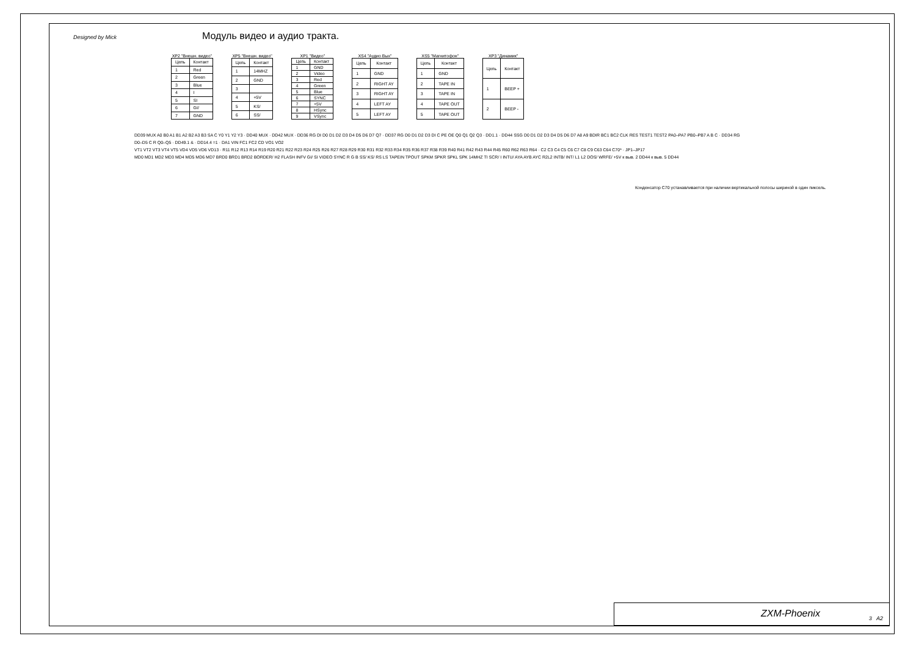Designed by Mick Модуль видео и аудио тракта.
XP2 "Внешн. видео"
| Цепь | Контакт |
| --- | --- |
| 1 | Red |
| 2 | Green |
| 3 | Blue |
| 4 | I |
| 5 | SI |
| 6 | GI/ |
| 7 | GND |
XP5 "Внешн. видео"
| Цепь | Контакт |
| --- | --- |
| 1 | 14MHZ |
| 2 | GND |
| 3 | |
| 4 | +5V |
| 5 | KS/ |
| 6 | SS/ |
XP1 "Видео"
| Цепь | Контакт |
| --- | --- |
| 1 | GND |
| 2 | Video |
| 3 | Red |
| 4 | Green |
| 5 | Blue |
| 6 | SYNC |
| 7 | +5V |
| 8 | HSync |
| 9 | VSync |
XS4 "Аудио Вых"
| Цепь | Контакт |
| --- | --- |
| 1 | GND |
| 2 | RIGHT AY |
| 3 | RIGHT AY |
| 4 | LEFT AY |
| 5 | LEFT AY |
XS5 "Магнитофон"
| Цепь | Контакт |
| --- | --- |
| 1 | GND |
| 2 | TAPE IN |
| 3 | TAPE IN |
| 4 | TAPE OUT |
| 5 | TAPE OUT |
XP3 "Динамик"
| Цепь | Контакт |
| --- | --- |
| 1 | BEEP + |
| 2 | BEEP - |
DD39 MUX A0 B0 A1 B1 A2 B2 A3 B3 SA C Y0 Y1 Y2 Y3 · DD40 MUX · DD42 MUX · DD36 RG DI D0 D1 D2 D3 D4 D5 D6 D7 Q7 · DD37 RG D0 D1 D2 D3 DI C PE OE Q0 Q1 Q2 Q3 · DD1.1 · DD44 SSG D0 D1 D2 D3 D4 D5 D6 D7 A8 A9 BDIR BC1 BC2 CLK RES TEST1 TEST2 PA0–PA7 PB0–PB7 A B C · DD34 RG D0–D5 C R Q0–Q5 · DD49.1 & · DD14.4 =1 · DA1 VIN FC1 FC2 CD VO1 VO2
VT1 VT2 VT3 VT4 VT5 VD4 VD5 VD6 VD13 · R11 R12 R13 R14 R19 R20 R21 R22 R23 R24 R25 R26 R27 R28 R29 R30 R31 R32 R33 R34 R35 R36 R37 R38 R39 R40 R41 R42 R43 R44 R45 R60 R62 R63 R64 · C2 C3 C4 C5 C6 C7 C8 C9 C63 C64 C70* · JP1–JP17
MD0 MD1 MD2 MD3 MD4 MD5 MD6 MD7 BRD0 BRD1 BRD2 BORDER/ H2 FLASH INFV GI/ SI VIDEO SYNC R G B SS/ KS/ RS LS TAPEIN TPOUT SPKM SPKR SPKL SPK 14MHZ TI SCR/ I INTU/ AYA AYB AYC R2L2 INTB/ INT/ L1 L2 DOS/ WRFE/ +5V к выв. 2 DD44 к выв. 5 DD44
Конденсатор С70 устанавливается при наличии вертикальной полосы шириной в один пиксель.
ZXM-Phoenix 3 A2